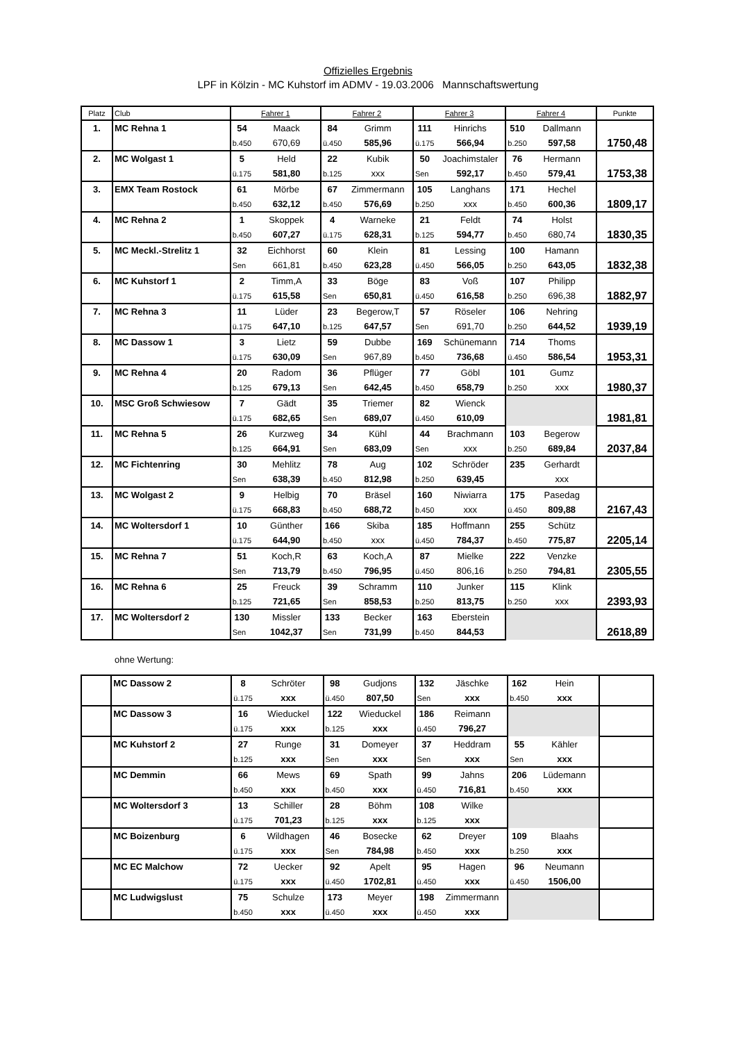Offizielles Ergebnis
LPF in Kölzin - MC Kuhstorf im ADMV - 19.03.2006 Mannschaftswertung
| Platz | Club | Fahrer 1 | | Fahrer 2 | | Fahrer 3 | | Fahrer 4 | | Punkte |
| --- | --- | --- | --- | --- | --- | --- | --- | --- | --- | --- |
| 1. | MC Rehna 1 | 54 | Maack | 84 | Grimm | 111 | Hinrichs | 510 | Dallmann | |
| | | b.450 | 670,69 | ü.450 | 585,96 | ü.175 | 566,94 | b.250 | 597,58 | 1750,48 |
| 2. | MC Wolgast 1 | 5 | Held | 22 | Kubik | 50 | Joachimstaler | 76 | Hermann | |
| | | ü.175 | 581,80 | b.125 | xxx | Sen | 592,17 | b.450 | 579,41 | 1753,38 |
| 3. | EMX Team Rostock | 61 | Mörbe | 67 | Zimmermann | 105 | Langhans | 171 | Hechel | |
| | | b.450 | 632,12 | b.450 | 576,69 | b.250 | xxx | b.450 | 600,36 | 1809,17 |
| 4. | MC Rehna 2 | 1 | Skoppek | 4 | Warneke | 21 | Feldt | 74 | Holst | |
| | | b.450 | 607,27 | ü.175 | 628,31 | b.125 | 594,77 | b.450 | 680,74 | 1830,35 |
| 5. | MC Meckl.-Strelitz 1 | 32 | Eichhorst | 60 | Klein | 81 | Lessing | 100 | Hamann | |
| | | Sen | 661,81 | b.450 | 623,28 | ü.450 | 566,05 | b.250 | 643,05 | 1832,38 |
| 6. | MC Kuhstorf 1 | 2 | Timm,A | 33 | Böge | 83 | Voß | 107 | Philipp | |
| | | ü.175 | 615,58 | Sen | 650,81 | ü.450 | 616,58 | b.250 | 696,38 | 1882,97 |
| 7. | MC Rehna 3 | 11 | Lüder | 23 | Begerow,T | 57 | Röseler | 106 | Nehring | |
| | | ü.175 | 647,10 | b.125 | 647,57 | Sen | 691,70 | b.250 | 644,52 | 1939,19 |
| 8. | MC Dassow 1 | 3 | Lietz | 59 | Dubbe | 169 | Schünemann | 714 | Thoms | |
| | | ü.175 | 630,09 | Sen | 967,89 | b.450 | 736,68 | ü.450 | 586,54 | 1953,31 |
| 9. | MC Rehna 4 | 20 | Radom | 36 | Pflüger | 77 | Göbl | 101 | Gumz | |
| | | b.125 | 679,13 | Sen | 642,45 | b.450 | 658,79 | b.250 | xxx | 1980,37 |
| 10. | MSC Groß Schwiesow | 7 | Gädt | 35 | Triemer | 82 | Wienck | | | |
| | | ü.175 | 682,65 | Sen | 689,07 | ü.450 | 610,09 | | | 1981,81 |
| 11. | MC Rehna 5 | 26 | Kurzweg | 34 | Kühl | 44 | Brachmann | 103 | Begerow | |
| | | b.125 | 664,91 | Sen | 683,09 | Sen | xxx | b.250 | 689,84 | 2037,84 |
| 12. | MC Fichtenring | 30 | Mehlitz | 78 | Aug | 102 | Schröder | 235 | Gerhardt | |
| | | Sen | 638,39 | b.450 | 812,98 | b.250 | 639,45 | | xxx | |
| 13. | MC Wolgast 2 | 9 | Helbig | 70 | Bräsel | 160 | Niwiarra | 175 | Pasedag | |
| | | ü.175 | 668,83 | b.450 | 688,72 | b.450 | xxx | ü.450 | 809,88 | 2167,43 |
| 14. | MC Woltersdorf 1 | 10 | Günther | 166 | Skiba | 185 | Hoffmann | 255 | Schütz | |
| | | ü.175 | 644,90 | b.450 | xxx | ü.450 | 784,37 | b.450 | 775,87 | 2205,14 |
| 15. | MC Rehna 7 | 51 | Koch,R | 63 | Koch,A | 87 | Mielke | 222 | Venzke | |
| | | Sen | 713,79 | b.450 | 796,95 | ü.450 | 806,16 | b.250 | 794,81 | 2305,55 |
| 16. | MC Rehna 6 | 25 | Freuck | 39 | Schramm | 110 | Junker | 115 | Klink | |
| | | b.125 | 721,65 | Sen | 858,53 | b.250 | 813,75 | b.250 | xxx | 2393,93 |
| 17. | MC Woltersdorf 2 | 130 | Missler | 133 | Becker | 163 | Eberstein | | | |
| | | Sen | 1042,37 | Sen | 731,99 | b.450 | 844,53 | | | 2618,89 |
ohne Wertung:
| | MC Dassow 2 | 8 | Schröter | 98 | Gudjons | 132 | Jäschke | 162 | Hein | |
| | | ü.175 | xxx | ü.450 | 807,50 | Sen | xxx | b.450 | xxx | |
| | MC Dassow 3 | 16 | Wieduckel | 122 | Wieduckel | 186 | Reimann | | | |
| | | ü.175 | xxx | b.125 | xxx | ü.450 | 796,27 | | | |
| | MC Kuhstorf 2 | 27 | Runge | 31 | Domeyer | 37 | Heddram | 55 | Kähler | |
| | | b.125 | xxx | Sen | xxx | Sen | xxx | Sen | xxx | |
| | MC Demmin | 66 | Mews | 69 | Spath | 99 | Jahns | 206 | Lüdemann | |
| | | b.450 | xxx | b.450 | xxx | ü.450 | 716,81 | b.450 | xxx | |
| | MC Woltersdorf 3 | 13 | Schiller | 28 | Böhm | 108 | Wilke | | | |
| | | ü.175 | 701,23 | b.125 | xxx | b.125 | xxx | | | |
| | MC Boizenburg | 6 | Wildhagen | 46 | Bosecke | 62 | Dreyer | 109 | Blaahs | |
| | | ü.175 | xxx | Sen | 784,98 | b.450 | xxx | b.250 | xxx | |
| | MC EC Malchow | 72 | Uecker | 92 | Apelt | 95 | Hagen | 96 | Neumann | |
| | | ü.175 | xxx | ü.450 | 1702,81 | ü.450 | xxx | ü.450 | 1506,00 | |
| | MC Ludwigslust | 75 | Schulze | 173 | Meyer | 198 | Zimmermann | | | |
| | | b.450 | xxx | ü.450 | xxx | ü.450 | xxx | | | |